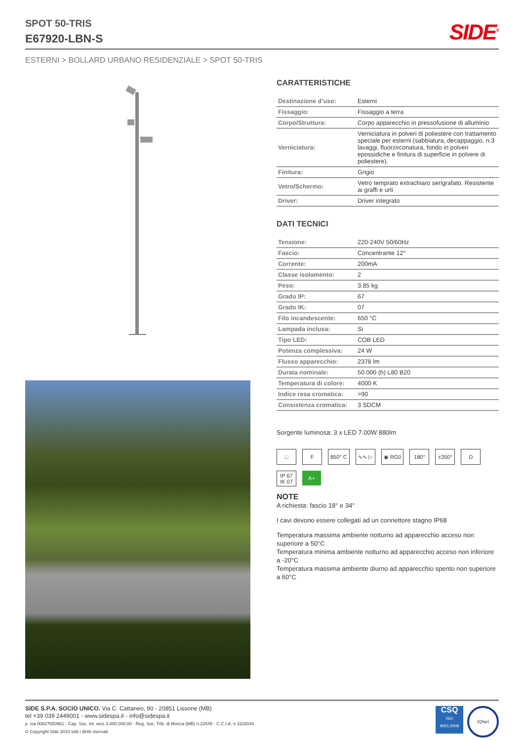SPOT 50-TRIS
E67920-LBN-S
SIDE<sup>®</sup>
ESTERNI > BOLLARD URBANO RESIDENZIALE > SPOT 50-TRIS
CARATTERISTICHE
| Destinazione d’uso: | Esterni |
| Fissaggio: | Fissaggio a terra |
| Corpo/Struttura: | Corpo apparecchio in pressofusione di alluminio |
| Verniciatura: | Verniciatura in polveri di poliestere con trattamento speciale per esterni (sabbiatura, decappaggio, n.3 lavaggi, fluorzirconatura, fondo in polveri epossidiche e finitura di superficie in polvere di poliestere). |
| Finitura: | Grigio |
| Vetro/Schermo: | Vetro temprato extrachiaro serigrafato. Resistente ai graffi e urti |
| Driver: | Driver integrato |
DATI TECNICI
| Tensione: | 220-240V 50/60Hz |
| Fascio: | Concentrante 12° |
| Corrente: | 200mA |
| Classe isolamento: | 2 |
| Peso: | 3.85 kg |
| Grado IP: | 67 |
| Grado IK: | 07 |
| Filo incandescente: | 650 °C |
| Lampada inclusa: | Si |
| Tipo LED: | COB LED |
| Potenza complessiva: | 24 W |
| Flusso apparecchio: | 2378 lm |
| Durata nominale: | 50.000 (h) L80 B20 |
| Temperatura di colore: | 4000 K |
| Indice resa cromatica: | >90 |
| Consistenza cromatica: | 3 SDCM |
Sorgente luminosa: 3 x LED 7.00W 880lm
□ F 850° C ∿∿ ▷ ◉ RG0 180° ±350° D IP 67
IK 07 A+
NOTE
A richiesta: fascio 18° e 34°
I cavi devono essere collegati ad un connettore stagno IP68
Temperatura massima ambiente notturno ad apparecchio acceso non superiore a 50°C
Temperatura minima ambiente notturno ad apparecchio acceso non inferiore a -20°C
Temperatura massima ambiente diurno ad apparecchio spento non superiore a 60°C
SIDE S.P.A. SOCIO UNICO. Via C. Cattaneo, 90 - 20851 Lissone (MB)
tel +39 039 2449001 - www.sidespa.it - info@sidespa.it
p. iva 00827650961 - Cap. Soc. int. vers 3.000.000,00 - Reg. Soc. Trib. di Monza (MB) n.22645 - C.C.I.A. n 1102034
© Copyright Side 2010 tutti i diritti riservati
CSQ
ISO
9001:2008
IQNet